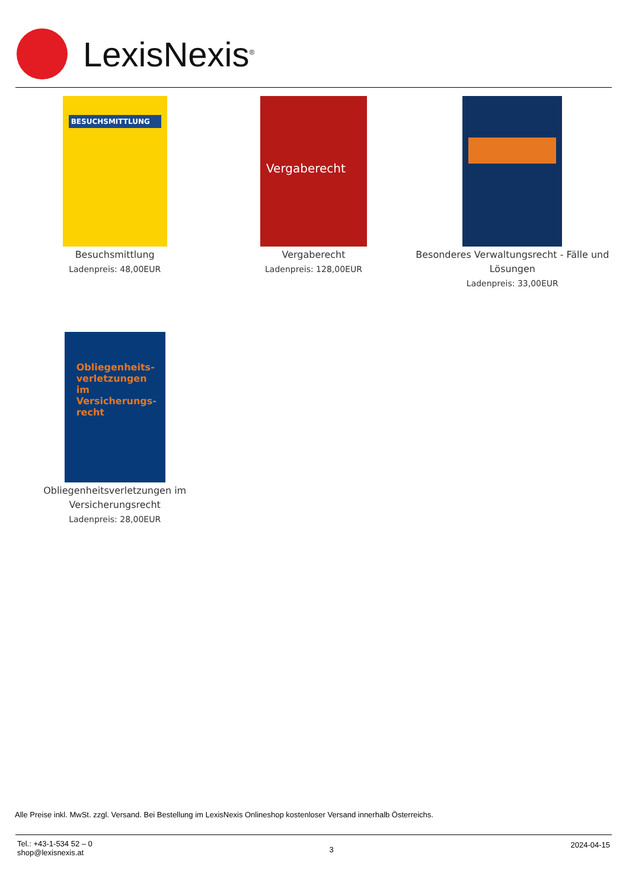LexisNexis<sup>®</sup>
BESUCHSMITTLUNG
Besuchsmittlung
Ladenpreis: 48,00EUR
Vergaberecht
Vergaberecht
Ladenpreis: 128,00EUR
Besonderes Verwaltungsrecht - Fälle und Lösungen
Ladenpreis: 33,00EUR
Obliegenheits-verletzungen im Versicherungs-recht
Obliegenheitsverletzungen im Versicherungsrecht
Ladenpreis: 28,00EUR
Alle Preise inkl. MwSt. zzgl. Versand. Bei Bestellung im LexisNexis Onlineshop kostenloser Versand innerhalb Österreichs.
Tel.: +43-1-534 52 – 0
shop@lexisnexis.at
3
2024-04-15